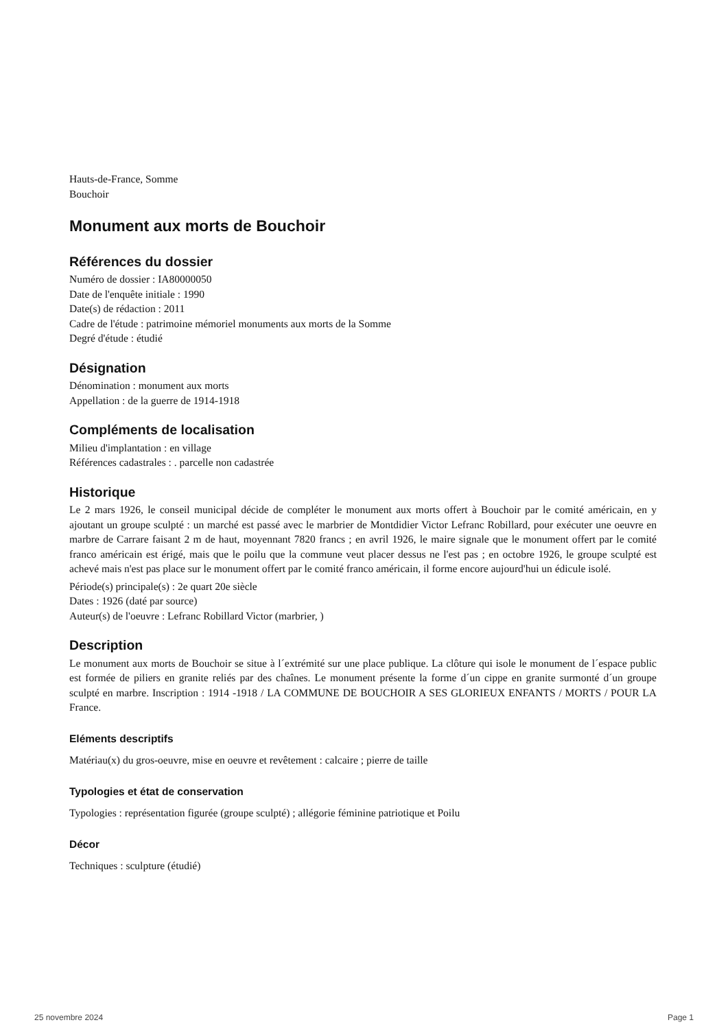Hauts-de-France, Somme
Bouchoir
Monument aux morts de Bouchoir
Références du dossier
Numéro de dossier : IA80000050
Date de l'enquête initiale : 1990
Date(s) de rédaction : 2011
Cadre de l'étude : patrimoine mémoriel monuments aux morts de la Somme
Degré d'étude : étudié
Désignation
Dénomination : monument aux morts
Appellation : de la guerre de 1914-1918
Compléments de localisation
Milieu d'implantation : en village
Références cadastrales : . parcelle non cadastrée
Historique
Le 2 mars 1926, le conseil municipal décide de compléter le monument aux morts offert à Bouchoir par le comité américain, en y ajoutant un groupe sculpté : un marché est passé avec le marbrier de Montdidier Victor Lefranc Robillard, pour exécuter une oeuvre en marbre de Carrare faisant 2 m de haut, moyennant 7820 francs ; en avril 1926, le maire signale que le monument offert par le comité franco américain est érigé, mais que le poilu que la commune veut placer dessus ne l'est pas ; en octobre 1926, le groupe sculpté est achevé mais n'est pas place sur le monument offert par le comité franco américain, il forme encore aujourd'hui un édicule isolé.
Période(s) principale(s) : 2e quart 20e siècle
Dates : 1926 (daté par source)
Auteur(s) de l'oeuvre : Lefranc Robillard Victor (marbrier, )
Description
Le monument aux morts de Bouchoir se situe à l´extrémité sur une place publique. La clôture qui isole le monument de l´espace public est formée de piliers en granite reliés par des chaînes. Le monument présente la forme d´un cippe en granite surmonté d´un groupe sculpté en marbre. Inscription : 1914 -1918 / LA COMMUNE DE BOUCHOIR A SES GLORIEUX ENFANTS / MORTS / POUR LA France.
Eléments descriptifs
Matériau(x) du gros-oeuvre, mise en oeuvre et revêtement : calcaire ; pierre de taille
Typologies et état de conservation
Typologies : représentation figurée (groupe sculpté) ; allégorie féminine patriotique et Poilu
Décor
Techniques : sculpture (étudié)
25 novembre 2024 Page 1